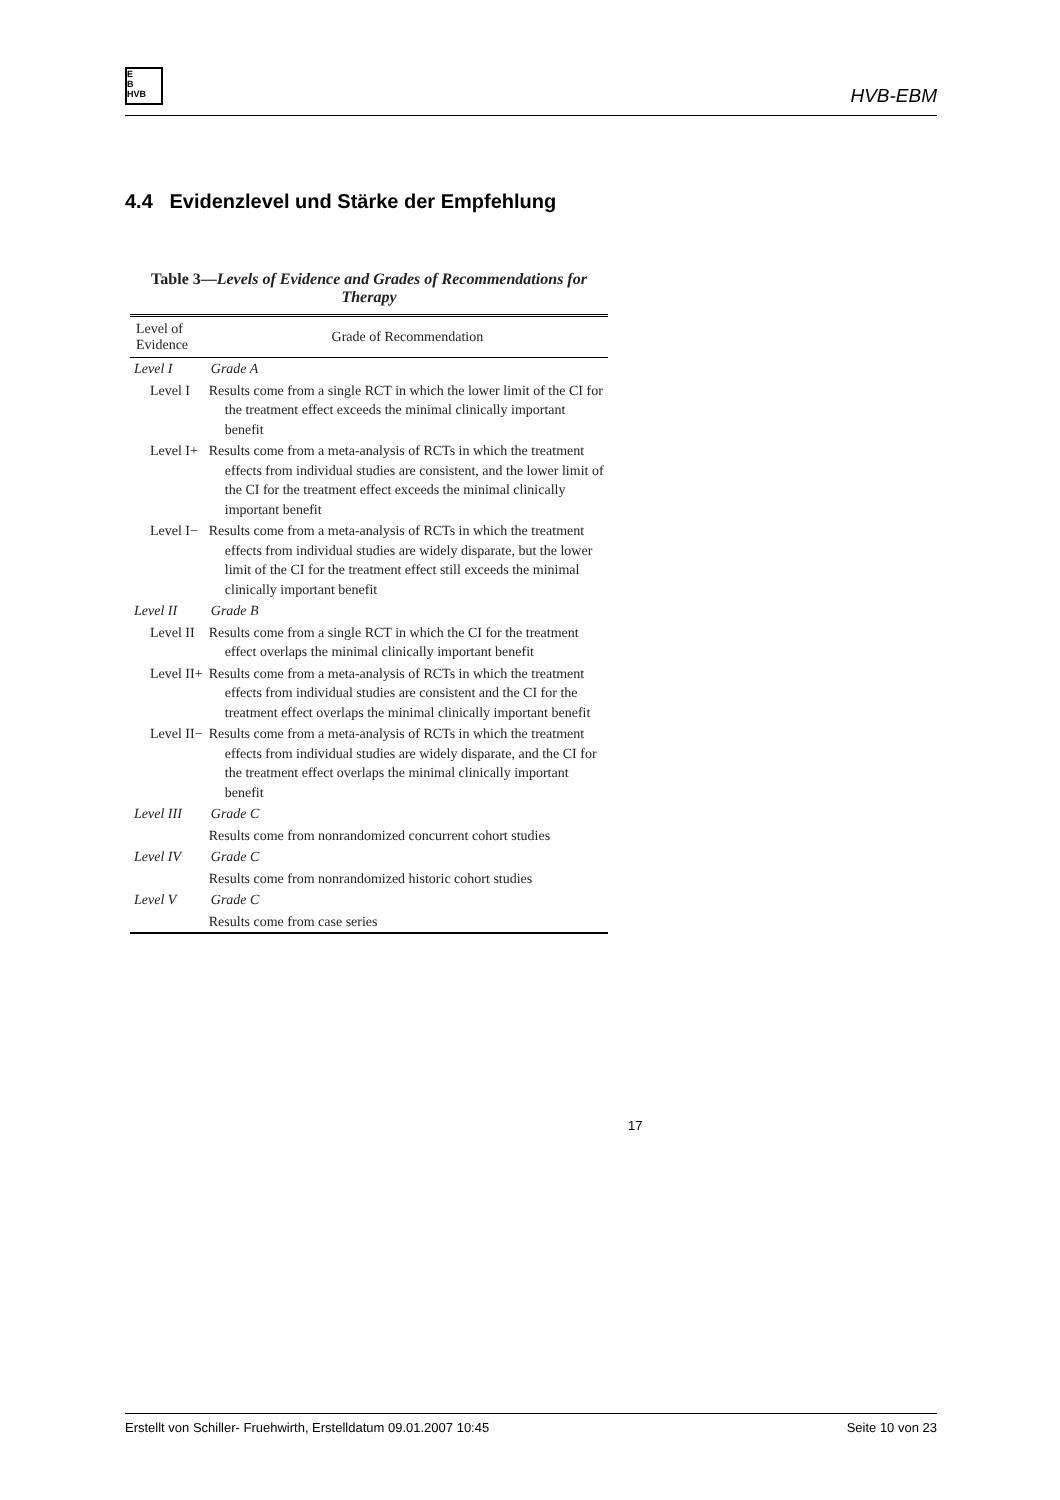E
B
HVB
HVB-EBM
4.4 Evidenzlevel und Stärke der Empfehlung
Table 3—Levels of Evidence and Grades of Recommendations for Therapy
| Level of Evidence | Grade of Recommendation |
| --- | --- |
| Level I | Grade A |
| Level I | Results come from a single RCT in which the lower limit of the CI for the treatment effect exceeds the minimal clinically important benefit |
| Level I+ | Results come from a meta-analysis of RCTs in which the treatment effects from individual studies are consistent, and the lower limit of the CI for the treatment effect exceeds the minimal clinically important benefit |
| Level I− | Results come from a meta-analysis of RCTs in which the treatment effects from individual studies are widely disparate, but the lower limit of the CI for the treatment effect still exceeds the minimal clinically important benefit |
| Level II | Grade B |
| Level II | Results come from a single RCT in which the CI for the treatment effect overlaps the minimal clinically important benefit |
| Level II+ | Results come from a meta-analysis of RCTs in which the treatment effects from individual studies are consistent and the CI for the treatment effect overlaps the minimal clinically important benefit |
| Level II− | Results come from a meta-analysis of RCTs in which the treatment effects from individual studies are widely disparate, and the CI for the treatment effect overlaps the minimal clinically important benefit |
| Level III | Grade C |
| | Results come from nonrandomized concurrent cohort studies |
| Level IV | Grade C |
| | Results come from nonrandomized historic cohort studies |
| Level V | Grade C |
| | Results come from case series |
17
Erstellt von Schiller- Fruehwirth, Erstelldatum 09.01.2007 10:45 Seite 10 von 23